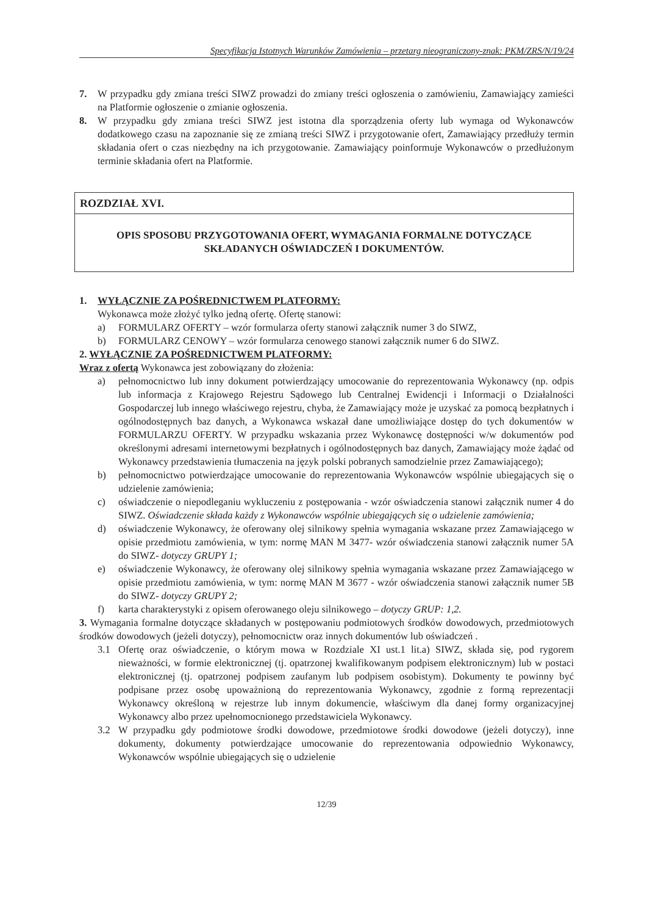Specyfikacja Istotnych Warunków Zamówienia – przetarg nieograniczony-znak: PKM/ZRS/N/19/24
7. W przypadku gdy zmiana treści SIWZ prowadzi do zmiany treści ogłoszenia o zamówieniu, Zamawiający zamieści na Platformie ogłoszenie o zmianie ogłoszenia.
8. W przypadku gdy zmiana treści SIWZ jest istotna dla sporządzenia oferty lub wymaga od Wykonawców dodatkowego czasu na zapoznanie się ze zmianą treści SIWZ i przygotowanie ofert, Zamawiający przedłuży termin składania ofert o czas niezbędny na ich przygotowanie. Zamawiający poinformuje Wykonawców o przedłużonym terminie składania ofert na Platformie.
ROZDZIAŁ XVI.
OPIS SPOSOBU PRZYGOTOWANIA OFERT, WYMAGANIA FORMALNE DOTYCZĄCE
SKŁADANYCH OŚWIADCZEŃ I DOKUMENTÓW.
1. WYŁĄCZNIE ZA POŚREDNICTWEM PLATFORMY:
Wykonawca może złożyć tylko jedną ofertę. Ofertę stanowi:
a) FORMULARZ OFERTY – wzór formularza oferty stanowi załącznik numer 3 do SIWZ,
b) FORMULARZ CENOWY – wzór formularza cenowego stanowi załącznik numer 6 do SIWZ.
2. WYŁĄCZNIE ZA POŚREDNICTWEM PLATFORMY:
Wraz z ofertą Wykonawca jest zobowiązany do złożenia:
a) pełnomocnictwo lub inny dokument potwierdzający umocowanie do reprezentowania Wykonawcy (np. odpis lub informacja z Krajowego Rejestru Sądowego lub Centralnej Ewidencji i Informacji o Działalności Gospodarczej lub innego właściwego rejestru, chyba, że Zamawiający może je uzyskać za pomocą bezpłatnych i ogólnodostępnych baz danych, a Wykonawca wskazał dane umożliwiające dostęp do tych dokumentów w FORMULARZU OFERTY. W przypadku wskazania przez Wykonawcę dostępności w/w dokumentów pod określonymi adresami internetowymi bezpłatnych i ogólnodostępnych baz danych, Zamawiający może żądać od Wykonawcy przedstawienia tłumaczenia na język polski pobranych samodzielnie przez Zamawiającego);
b) pełnomocnictwo potwierdzające umocowanie do reprezentowania Wykonawców wspólnie ubiegających się o udzielenie zamówienia;
c) oświadczenie o niepodleganiu wykluczeniu z postępowania - wzór oświadczenia stanowi załącznik numer 4 do SIWZ. Oświadczenie składa każdy z Wykonawców wspólnie ubiegających się o udzielenie zamówienia;
d) oświadczenie Wykonawcy, że oferowany olej silnikowy spełnia wymagania wskazane przez Zamawiającego w opisie przedmiotu zamówienia, w tym: normę MAN M 3477- wzór oświadczenia stanowi załącznik numer 5A do SIWZ- dotyczy GRUPY 1;
e) oświadczenie Wykonawcy, że oferowany olej silnikowy spełnia wymagania wskazane przez Zamawiającego w opisie przedmiotu zamówienia, w tym: normę MAN M 3677 - wzór oświadczenia stanowi załącznik numer 5B do SIWZ- dotyczy GRUPY 2;
f) karta charakterystyki z opisem oferowanego oleju silnikowego – dotyczy GRUP: 1,2.
3. Wymagania formalne dotyczące składanych w postępowaniu podmiotowych środków dowodowych, przedmiotowych środków dowodowych (jeżeli dotyczy), pełnomocnictw oraz innych dokumentów lub oświadczeń .
3.1 Ofertę oraz oświadczenie, o którym mowa w Rozdziale XI ust.1 lit.a) SIWZ, składa się, pod rygorem nieważności, w formie elektronicznej (tj. opatrzonej kwalifikowanym podpisem elektronicznym) lub w postaci elektronicznej (tj. opatrzonej podpisem zaufanym lub podpisem osobistym). Dokumenty te powinny być podpisane przez osobę upoważnioną do reprezentowania Wykonawcy, zgodnie z formą reprezentacji Wykonawcy określoną w rejestrze lub innym dokumencie, właściwym dla danej formy organizacyjnej Wykonawcy albo przez upełnomocnionego przedstawiciela Wykonawcy.
3.2 W przypadku gdy podmiotowe środki dowodowe, przedmiotowe środki dowodowe (jeżeli dotyczy), inne dokumenty, dokumenty potwierdzające umocowanie do reprezentowania odpowiednio Wykonawcy, Wykonawców wspólnie ubiegających się o udzielenie
12/39